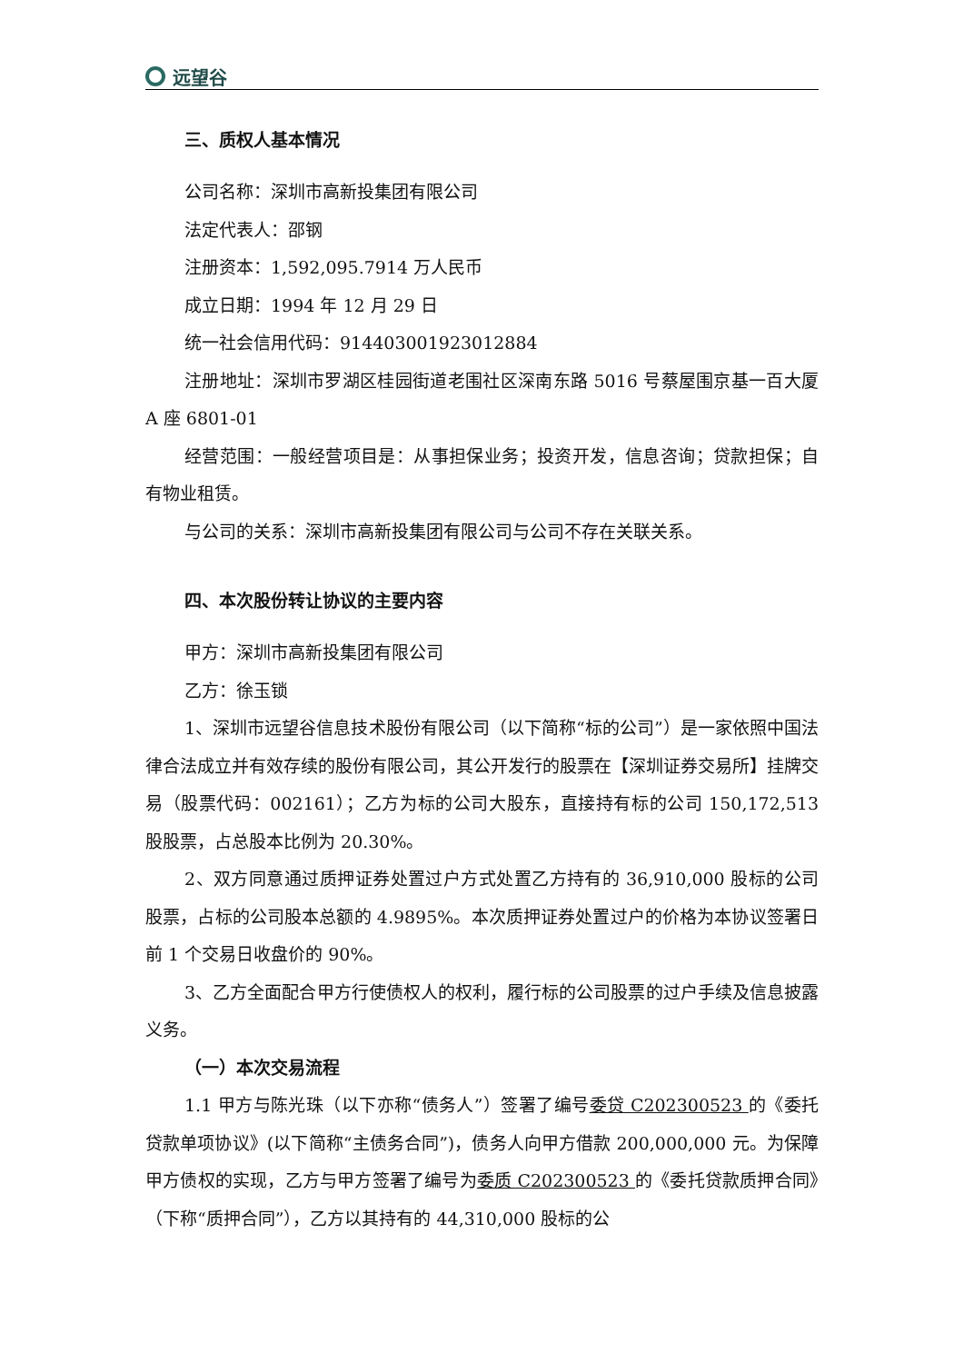远望谷
三、质权人基本情况
公司名称：深圳市高新投集团有限公司
法定代表人：邵钢
注册资本：1,592,095.7914 万人民币
成立日期：1994 年 12 月 29 日
统一社会信用代码：914403001923012884
注册地址：深圳市罗湖区桂园街道老围社区深南东路 5016 号蔡屋围京基一百大厦 A 座 6801-01
经营范围：一般经营项目是：从事担保业务；投资开发，信息咨询；贷款担保；自有物业租赁。
与公司的关系：深圳市高新投集团有限公司与公司不存在关联关系。
四、本次股份转让协议的主要内容
甲方：深圳市高新投集团有限公司
乙方：徐玉锁
1、深圳市远望谷信息技术股份有限公司（以下简称“标的公司”）是一家依照中国法律合法成立并有效存续的股份有限公司，其公开发行的股票在【深圳证券交易所】挂牌交易（股票代码：002161）；乙方为标的公司大股东，直接持有标的公司 150,172,513 股股票，占总股本比例为 20.30%。
2、双方同意通过质押证券处置过户方式处置乙方持有的 36,910,000 股标的公司股票，占标的公司股本总额的 4.9895%。本次质押证券处置过户的价格为本协议签署日前 1 个交易日收盘价的 90%。
3、乙方全面配合甲方行使债权人的权利，履行标的公司股票的过户手续及信息披露义务。
（一）本次交易流程
1.1 甲方与陈光珠（以下亦称“债务人”）签署了编号委贷 C202300523 的《委托贷款单项协议》(以下简称“主债务合同”)，债务人向甲方借款 200,000,000 元。为保障甲方债权的实现，乙方与甲方签署了编号为委质 C202300523 的《委托贷款质押合同》（下称“质押合同”），乙方以其持有的 44,310,000 股标的公